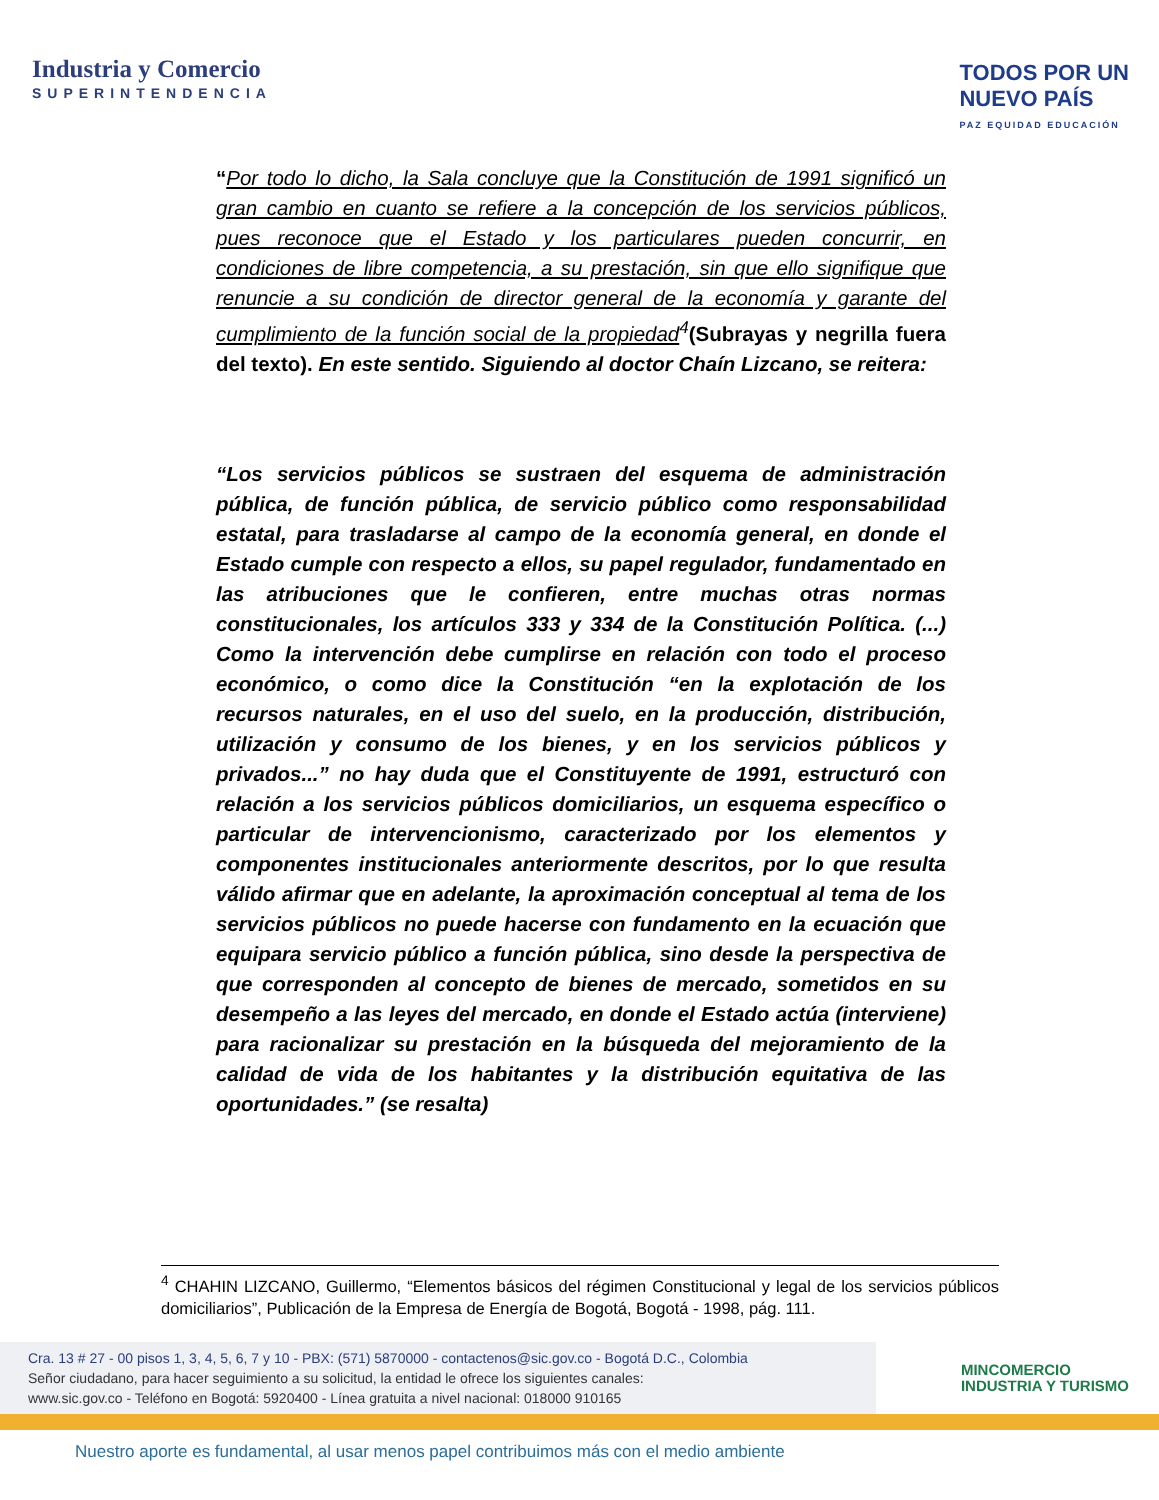Industria y Comercio
SUPERINTENDENCIA
TODOS POR UN
NUEVO PAÍS
PAZ EQUIDAD EDUCACIÓN
“Por todo lo dicho, la Sala concluye que la Constitución de 1991 significó un gran cambio en cuanto se refiere a la concepción de los servicios públicos, pues reconoce que el Estado y los particulares pueden concurrir, en condiciones de libre competencia, a su prestación, sin que ello signifique que renuncie a su condición de director general de la economía y garante del cumplimiento de la función social de la propiedad<sup>4</sup>(Subrayas y negrilla fuera del texto). En este sentido. Siguiendo al doctor Chaín Lizcano, se reitera:
“Los servicios públicos se sustraen del esquema de administración pública, de función pública, de servicio público como responsabilidad estatal, para trasladarse al campo de la economía general, en donde el Estado cumple con respecto a ellos, su papel regulador, fundamentado en las atribuciones que le confieren, entre muchas otras normas constitucionales, los artículos 333 y 334 de la Constitución Política. (...) Como la intervención debe cumplirse en relación con todo el proceso económico, o como dice la Constitución “en la explotación de los recursos naturales, en el uso del suelo, en la producción, distribución, utilización y consumo de los bienes, y en los servicios públicos y privados...” no hay duda que el Constituyente de 1991, estructuró con relación a los servicios públicos domiciliarios, un esquema específico o particular de intervencionismo, caracterizado por los elementos y componentes institucionales anteriormente descritos, por lo que resulta válido afirmar que en adelante, la aproximación conceptual al tema de los servicios públicos no puede hacerse con fundamento en la ecuación que equipara servicio público a función pública, sino desde la perspectiva de que corresponden al concepto de bienes de mercado, sometidos en su desempeño a las leyes del mercado, en donde el Estado actúa (interviene) para racionalizar su prestación en la búsqueda del mejoramiento de la calidad de vida de los habitantes y la distribución equitativa de las oportunidades.” (se resalta)
<sup>4</sup> CHAHIN LIZCANO, Guillermo, “Elementos básicos del régimen Constitucional y legal de los servicios públicos domiciliarios”, Publicación de la Empresa de Energía de Bogotá, Bogotá - 1998, pág. 111.
Cra. 13 # 27 - 00 pisos 1, 3, 4, 5, 6, 7 y 10 - PBX: (571) 5870000 - contactenos@sic.gov.co - Bogotá D.C., Colombia
Señor ciudadano, para hacer seguimiento a su solicitud, la entidad le ofrece los siguientes canales:
www.sic.gov.co - Teléfono en Bogotá: 5920400 - Línea gratuita a nivel nacional: 018000 910165
MINCOMERCIO
INDUSTRIA Y TURISMO
Nuestro aporte es fundamental, al usar menos papel contribuimos más con el medio ambiente